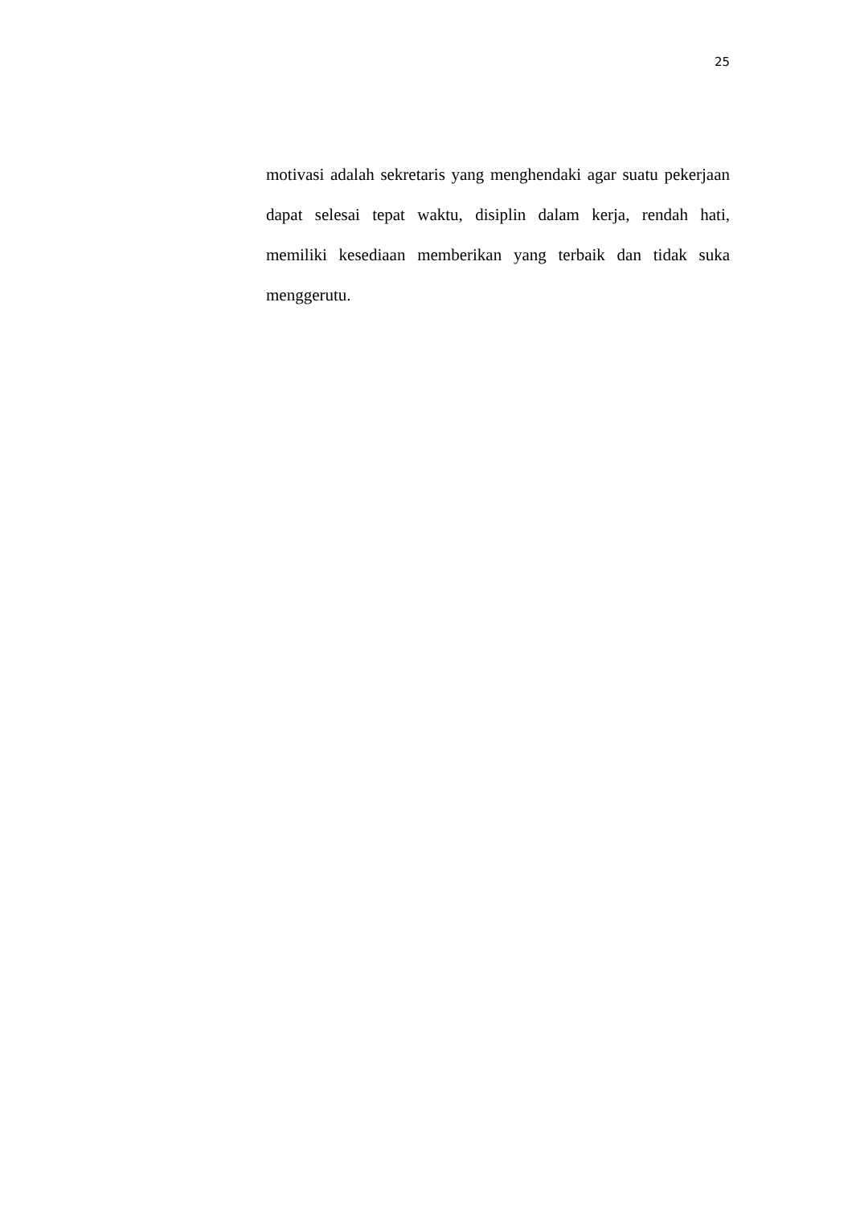25
motivasi adalah sekretaris yang menghendaki agar suatu pekerjaan dapat selesai tepat waktu, disiplin dalam kerja, rendah hati, memiliki kesediaan memberikan yang terbaik dan tidak suka menggerutu.